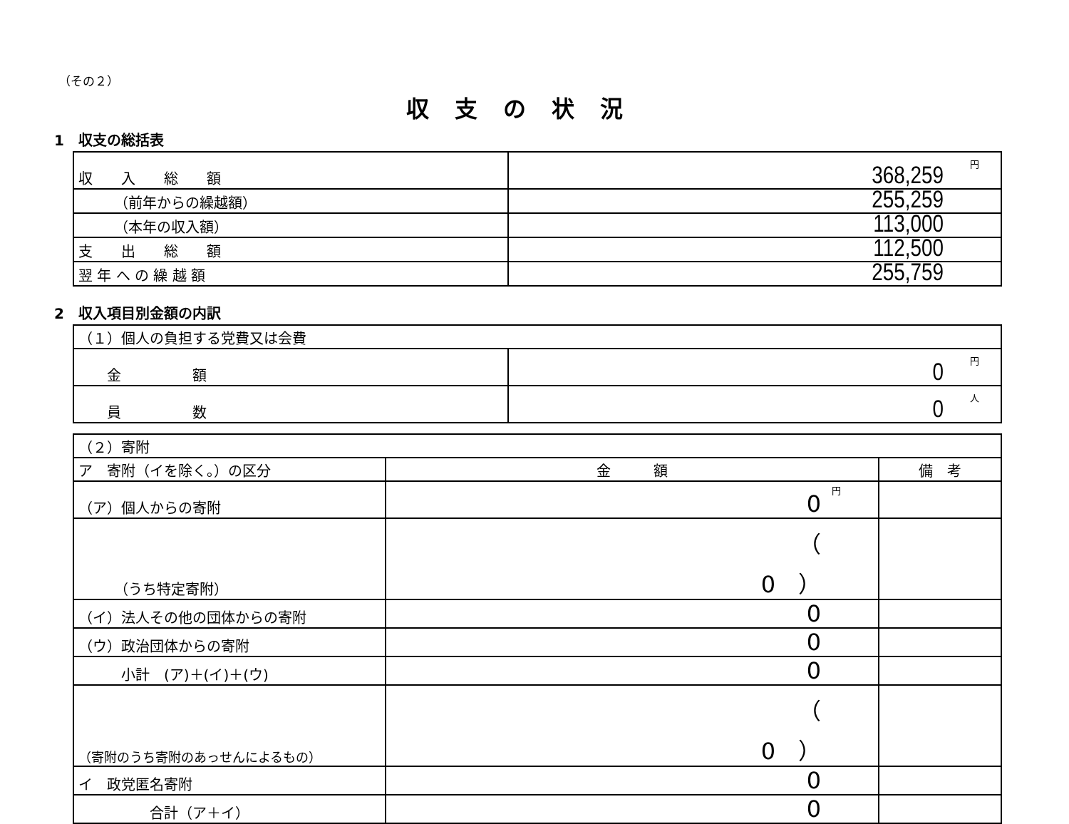（その２）
収支の状況
1　収支の総括表
| 収 入 総 額 | 円 368,259 |
| （前年からの繰越額） | 255,259 |
| （本年の収入額） | 113,000 |
| 支 出 総 額 | 112,500 |
| 翌 年 へ の 繰 越 額 | 255,759 |
2　収入項目別金額の内訳
| （１）個人の負担する党費又は会費 | |
| 金 額 | 円 0 |
| 員 数 | 人 0 |
| （２）寄附 | | |
| ア 寄附（イを除く。）の区分 | 金 額 | 備 考 |
| （ア）個人からの寄附 | 円 0 | |
| （うち特定寄附） | （ 0 ） | |
| （イ）法人その他の団体からの寄附 | 0 | |
| （ウ）政治団体からの寄附 | 0 | |
| 小計 (ア)＋(イ)＋(ウ) | 0 | |
| （寄附のうち寄附のあっせんによるもの） | （ 0 ） | |
| イ 政党匿名寄附 | 0 | |
| 合計（ア＋イ） | 0 | |